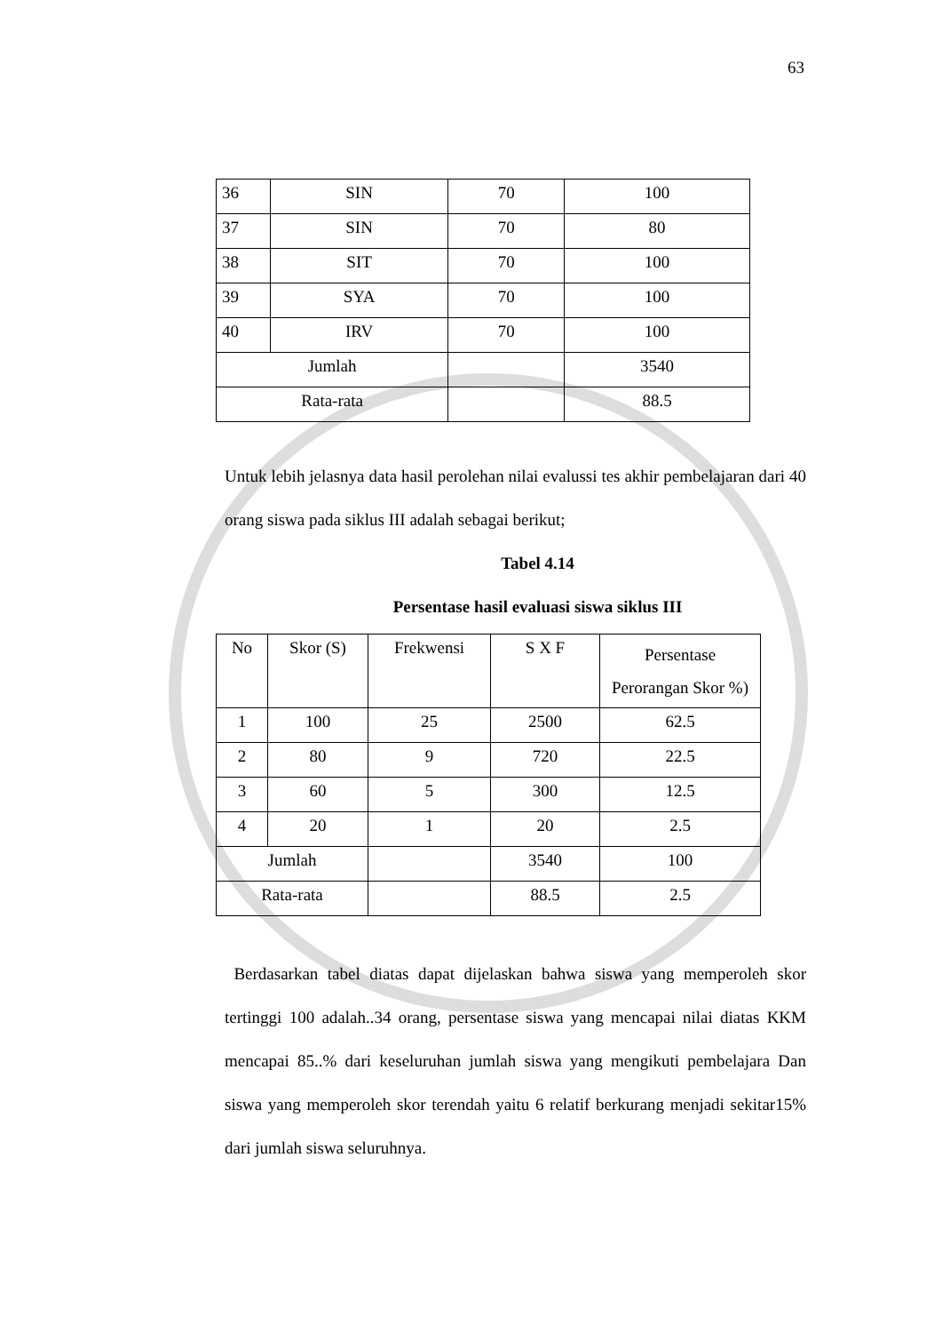63
| 36 | SIN | 70 | 100 |
| 37 | SIN | 70 | 80 |
| 38 | SIT | 70 | 100 |
| 39 | SYA | 70 | 100 |
| 40 | IRV | 70 | 100 |
| Jumlah | | | 3540 |
| Rata-rata | | | 88.5 |
Untuk lebih jelasnya data hasil perolehan nilai evalussi tes akhir pembelajaran dari 40 orang siswa pada siklus III adalah sebagai berikut;
Tabel 4.14
Persentase hasil evaluasi siswa siklus III
| No | Skor (S) | Frekwensi | S X F | Persentase Perorangan Skor %) |
| 1 | 100 | 25 | 2500 | 62.5 |
| 2 | 80 | 9 | 720 | 22.5 |
| 3 | 60 | 5 | 300 | 12.5 |
| 4 | 20 | 1 | 20 | 2.5 |
| Jumlah | | | 3540 | 100 |
| Rata-rata | | | 88.5 | 2.5 |
Berdasarkan tabel diatas dapat dijelaskan bahwa siswa yang memperoleh skor tertinggi 100 adalah..34 orang, persentase siswa yang mencapai nilai diatas KKM mencapai 85..% dari keseluruhan jumlah siswa yang mengikuti pembelajara Dan siswa yang memperoleh skor terendah yaitu 6 relatif berkurang menjadi sekitar15% dari jumlah siswa seluruhnya.